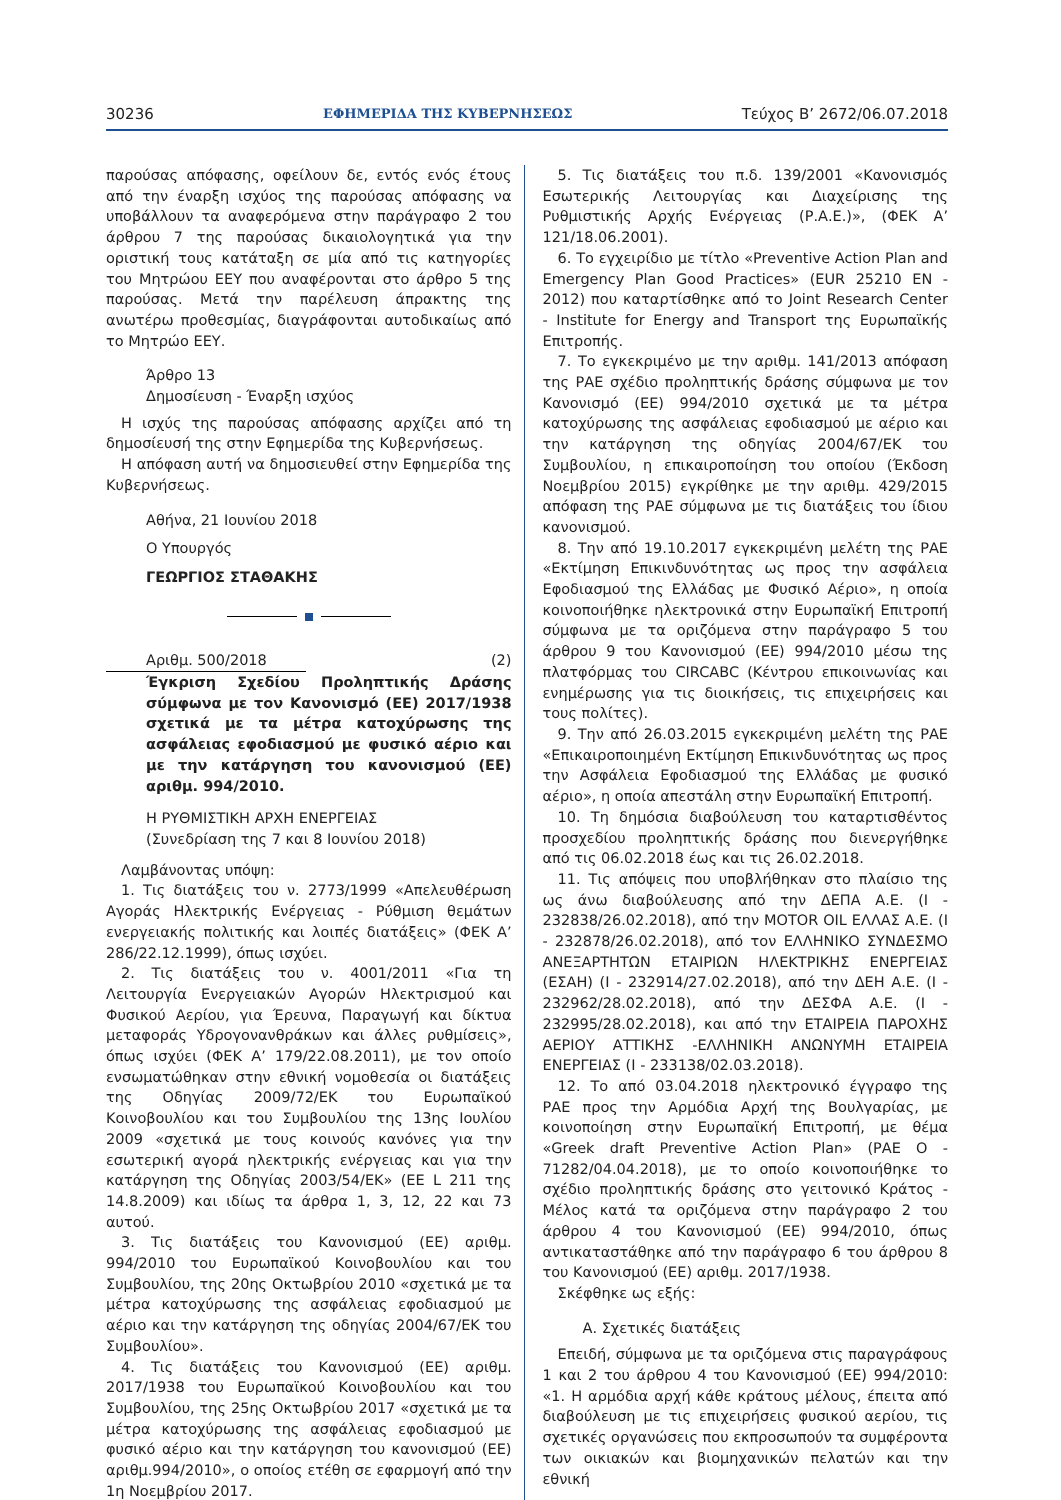30236 ΕΦΗΜΕΡΙΔΑ ΤΗΣ ΚΥΒΕΡΝΗΣΕΩΣ Τεύχος B’ 2672/06.07.2018
παρούσας απόφασης, οφείλουν δε, εντός ενός έτους από την έναρξη ισχύος της παρούσας απόφασης να υποβάλλουν τα αναφερόμενα στην παράγραφο 2 του άρθρου 7 της παρούσας δικαιολογητικά για την οριστική τους κατάταξη σε μία από τις κατηγορίες του Μητρώου ΕΕΥ που αναφέρονται στο άρθρο 5 της παρούσας. Μετά την παρέλευση άπρακτης της ανωτέρω προθεσμίας, διαγράφονται αυτοδικαίως από το Μητρώο ΕΕΥ.
Άρθρο 13
Δημοσίευση - Έναρξη ισχύος
Η ισχύς της παρούσας απόφασης αρχίζει από τη δημοσίευσή της στην Εφημερίδα της Κυβερνήσεως.
Η απόφαση αυτή να δημοσιευθεί στην Εφημερίδα της Κυβερνήσεως.
Αθήνα, 21 Ιουνίου 2018
Ο Υπουργός
ΓΕΩΡΓΙΟΣ ΣΤΑΘΑΚΗΣ
Αριθμ. 500/2018 (2)
Έγκριση Σχεδίου Προληπτικής Δράσης σύμφωνα με τον Κανονισμό (ΕΕ) 2017/1938 σχετικά με τα μέτρα κατοχύρωσης της ασφάλειας εφοδιασμού με φυσικό αέριο και με την κατάργηση του κανονισμού (ΕΕ) αριθμ. 994/2010.
Η ΡΥΘΜΙΣΤΙΚΗ ΑΡΧΗ ΕΝΕΡΓΕΙΑΣ
(Συνεδρίαση της 7 και 8 Ιουνίου 2018)
Λαμβάνοντας υπόψη:
1. Τις διατάξεις του ν. 2773/1999 «Απελευθέρωση Αγοράς Ηλεκτρικής Ενέργειας - Ρύθμιση θεμάτων ενεργειακής πολιτικής και λοιπές διατάξεις» (ΦΕΚ Α’ 286/22.12.1999), όπως ισχύει.
2. Τις διατάξεις του ν. 4001/2011 «Για τη Λειτουργία Ενεργειακών Αγορών Ηλεκτρισμού και Φυσικού Αερίου, για Έρευνα, Παραγωγή και δίκτυα μεταφοράς Υδρογονανθράκων και άλλες ρυθμίσεις», όπως ισχύει (ΦΕΚ Α’ 179/22.08.2011), με τον οποίο ενσωματώθηκαν στην εθνική νομοθεσία οι διατάξεις της Οδηγίας 2009/72/ΕΚ του Ευρωπαϊκού Κοινοβουλίου και του Συμβουλίου της 13ης Ιουλίου 2009 «σχετικά με τους κοινούς κανόνες για την εσωτερική αγορά ηλεκτρικής ενέργειας και για την κατάργηση της Οδηγίας 2003/54/ΕΚ» (ΕΕ L 211 της 14.8.2009) και ιδίως τα άρθρα 1, 3, 12, 22 και 73 αυτού.
3. Τις διατάξεις του Κανονισμού (ΕΕ) αριθμ. 994/2010 του Ευρωπαϊκού Κοινοβουλίου και του Συμβουλίου, της 20ης Οκτωβρίου 2010 «σχετικά με τα μέτρα κατοχύρωσης της ασφάλειας εφοδιασμού με αέριο και την κατάργηση της οδηγίας 2004/67/ΕΚ του Συμβουλίου».
4. Τις διατάξεις του Κανονισμού (ΕΕ) αριθμ. 2017/1938 του Ευρωπαϊκού Κοινοβουλίου και του Συμβουλίου, της 25ης Οκτωβρίου 2017 «σχετικά με τα μέτρα κατοχύρωσης της ασφάλειας εφοδιασμού με φυσικό αέριο και την κατάργηση του κανονισμού (ΕΕ) αριθμ.994/2010», ο οποίος ετέθη σε εφαρμογή από την 1η Νοεμβρίου 2017.
5. Τις διατάξεις του π.δ. 139/2001 «Κανονισμός Εσωτερικής Λειτουργίας και Διαχείρισης της Ρυθμιστικής Αρχής Ενέργειας (Ρ.Α.Ε.)», (ΦΕΚ Α’ 121/18.06.2001).
6. Το εγχειρίδιο με τίτλο «Preventive Action Plan and Emergency Plan Good Practices» (EUR 25210 EN - 2012) που καταρτίσθηκε από το Joint Research Center - Institute for Energy and Transport της Ευρωπαϊκής Επιτροπής.
7. Το εγκεκριμένο με την αριθμ. 141/2013 απόφαση της ΡΑΕ σχέδιο προληπτικής δράσης σύμφωνα με τον Κανονισμό (ΕΕ) 994/2010 σχετικά με τα μέτρα κατοχύρωσης της ασφάλειας εφοδιασμού με αέριο και την κατάργηση της οδηγίας 2004/67/ΕΚ του Συμβουλίου, η επικαιροποίηση του οποίου (Έκδοση Νοεμβρίου 2015) εγκρίθηκε με την αριθμ. 429/2015 απόφαση της ΡΑΕ σύμφωνα με τις διατάξεις του ίδιου κανονισμού.
8. Την από 19.10.2017 εγκεκριμένη μελέτη της ΡΑΕ «Εκτίμηση Επικινδυνότητας ως προς την ασφάλεια Εφοδιασμού της Ελλάδας με Φυσικό Αέριο», η οποία κοινοποιήθηκε ηλεκτρονικά στην Ευρωπαϊκή Επιτροπή σύμφωνα με τα οριζόμενα στην παράγραφο 5 του άρθρου 9 του Κανονισμού (ΕΕ) 994/2010 μέσω της πλατφόρμας του CIRCABC (Κέντρου επικοινωνίας και ενημέρωσης για τις διοικήσεις, τις επιχειρήσεις και τους πολίτες).
9. Την από 26.03.2015 εγκεκριμένη μελέτη της ΡΑΕ «Επικαιροποιημένη Εκτίμηση Επικινδυνότητας ως προς την Ασφάλεια Εφοδιασμού της Ελλάδας με φυσικό αέριο», η οποία απεστάλη στην Ευρωπαϊκή Επιτροπή.
10. Τη δημόσια διαβούλευση του καταρτισθέντος προσχεδίου προληπτικής δράσης που διενεργήθηκε από τις 06.02.2018 έως και τις 26.02.2018.
11. Τις απόψεις που υποβλήθηκαν στο πλαίσιο της ως άνω διαβούλευσης από την ΔΕΠΑ Α.Ε. (Ι - 232838/26.02.2018), από την MOTOR OIL ΕΛΛΑΣ Α.Ε. (Ι - 232878/26.02.2018), από τον ΕΛΛΗΝΙΚΟ ΣΥΝΔΕΣΜΟ ΑΝΕΞΑΡΤΗΤΩΝ ΕΤΑΙΡΙΩΝ ΗΛΕΚΤΡΙΚΗΣ ΕΝΕΡΓΕΙΑΣ (ΕΣΑΗ) (Ι - 232914/27.02.2018), από την ΔΕΗ Α.Ε. (Ι - 232962/28.02.2018), από την ΔΕΣΦΑ Α.Ε. (Ι - 232995/28.02.2018), και από την ΕΤΑΙΡΕΙΑ ΠΑΡΟΧΗΣ ΑΕΡΙΟΥ ΑΤΤΙΚΗΣ -ΕΛΛΗΝΙΚΗ ΑΝΩΝΥΜΗ ΕΤΑΙΡΕΙΑ ΕΝΕΡΓΕΙΑΣ (Ι - 233138/02.03.2018).
12. Το από 03.04.2018 ηλεκτρονικό έγγραφο της ΡΑΕ προς την Αρμόδια Αρχή της Βουλγαρίας, με κοινοποίηση στην Ευρωπαϊκή Επιτροπή, με θέμα «Greek draft Preventive Action Plan» (ΡΑΕ Ο - 71282/04.04.2018), με το οποίο κοινοποιήθηκε το σχέδιο προληπτικής δράσης στο γειτονικό Κράτος - Μέλος κατά τα οριζόμενα στην παράγραφο 2 του άρθρου 4 του Κανονισμού (ΕΕ) 994/2010, όπως αντικαταστάθηκε από την παράγραφο 6 του άρθρου 8 του Κανονισμού (ΕΕ) αριθμ. 2017/1938.
Σκέφθηκε ως εξής:
Α. Σχετικές διατάξεις
Επειδή, σύμφωνα με τα οριζόμενα στις παραγράφους 1 και 2 του άρθρου 4 του Κανονισμού (ΕΕ) 994/2010: «1. Η αρμόδια αρχή κάθε κράτους μέλους, έπειτα από διαβούλευση με τις επιχειρήσεις φυσικού αερίου, τις σχετικές οργανώσεις που εκπροσωπούν τα συμφέροντα των οικιακών και βιομηχανικών πελατών και την εθνική